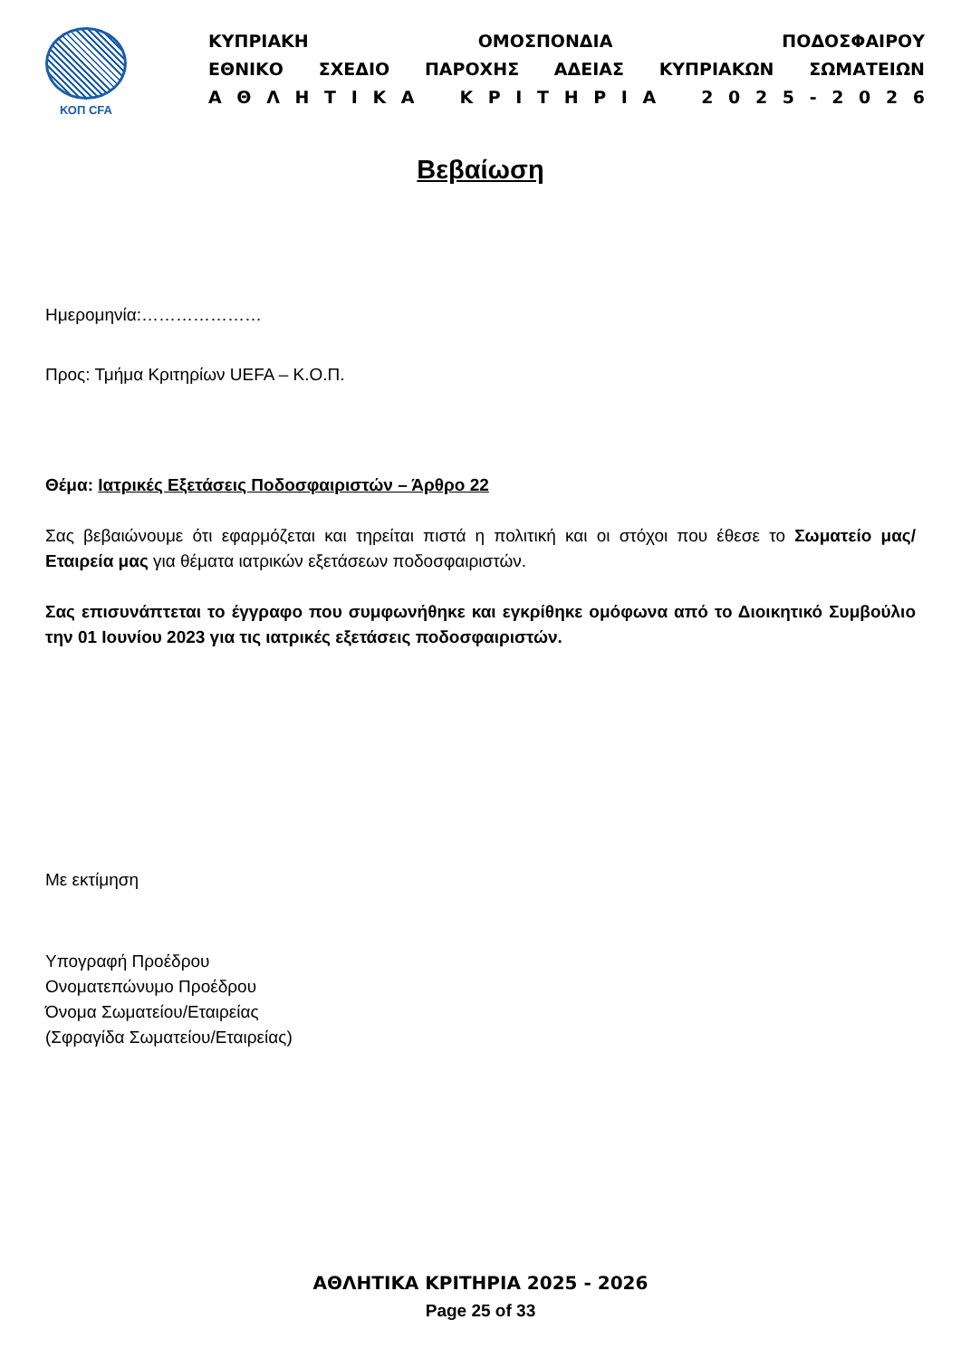ΚΟΠ CFA
ΚΥΠΡΙΑΚΗ ΟΜΟΣΠΟΝΔΙΑ ΠΟΔΟΣΦΑΙΡΟΥ
ΕΘΝΙΚΟ ΣΧΕΔΙΟ ΠΑΡΟΧΗΣ ΑΔΕΙΑΣ ΚΥΠΡΙΑΚΩΝ ΣΩΜΑΤΕΙΩΝ
Α Θ Λ Η Τ Ι Κ Α Κ Ρ Ι Τ Η Ρ Ι Α 2 0 2 5 - 2 0 2 6
Βεβαίωση
Ημερομηνία:…………………
Προς: Τμήμα Κριτηρίων UEFA – Κ.Ο.Π.
Θέμα: Ιατρικές Εξετάσεις Ποδοσφαιριστών – Άρθρο 22
Σας βεβαιώνουμε ότι εφαρμόζεται και τηρείται πιστά η πολιτική και οι στόχοι που έθεσε το Σωματείο μας/ Εταιρεία μας για θέματα ιατρικών εξετάσεων ποδοσφαιριστών.
Σας επισυνάπτεται το έγγραφο που συμφωνήθηκε και εγκρίθηκε ομόφωνα από το Διοικητικό Συμβούλιο την 01 Ιουνίου 2023 για τις ιατρικές εξετάσεις ποδοσφαιριστών.
Με εκτίμηση
Υπογραφή Προέδρου
Ονοματεπώνυμο Προέδρου
Όνομα Σωματείου/Εταιρείας
(Σφραγίδα Σωματείου/Εταιρείας)
ΑΘΛΗΤΙΚΑ ΚΡΙΤΗΡΙΑ 2025 - 2026
Page 25 of 33